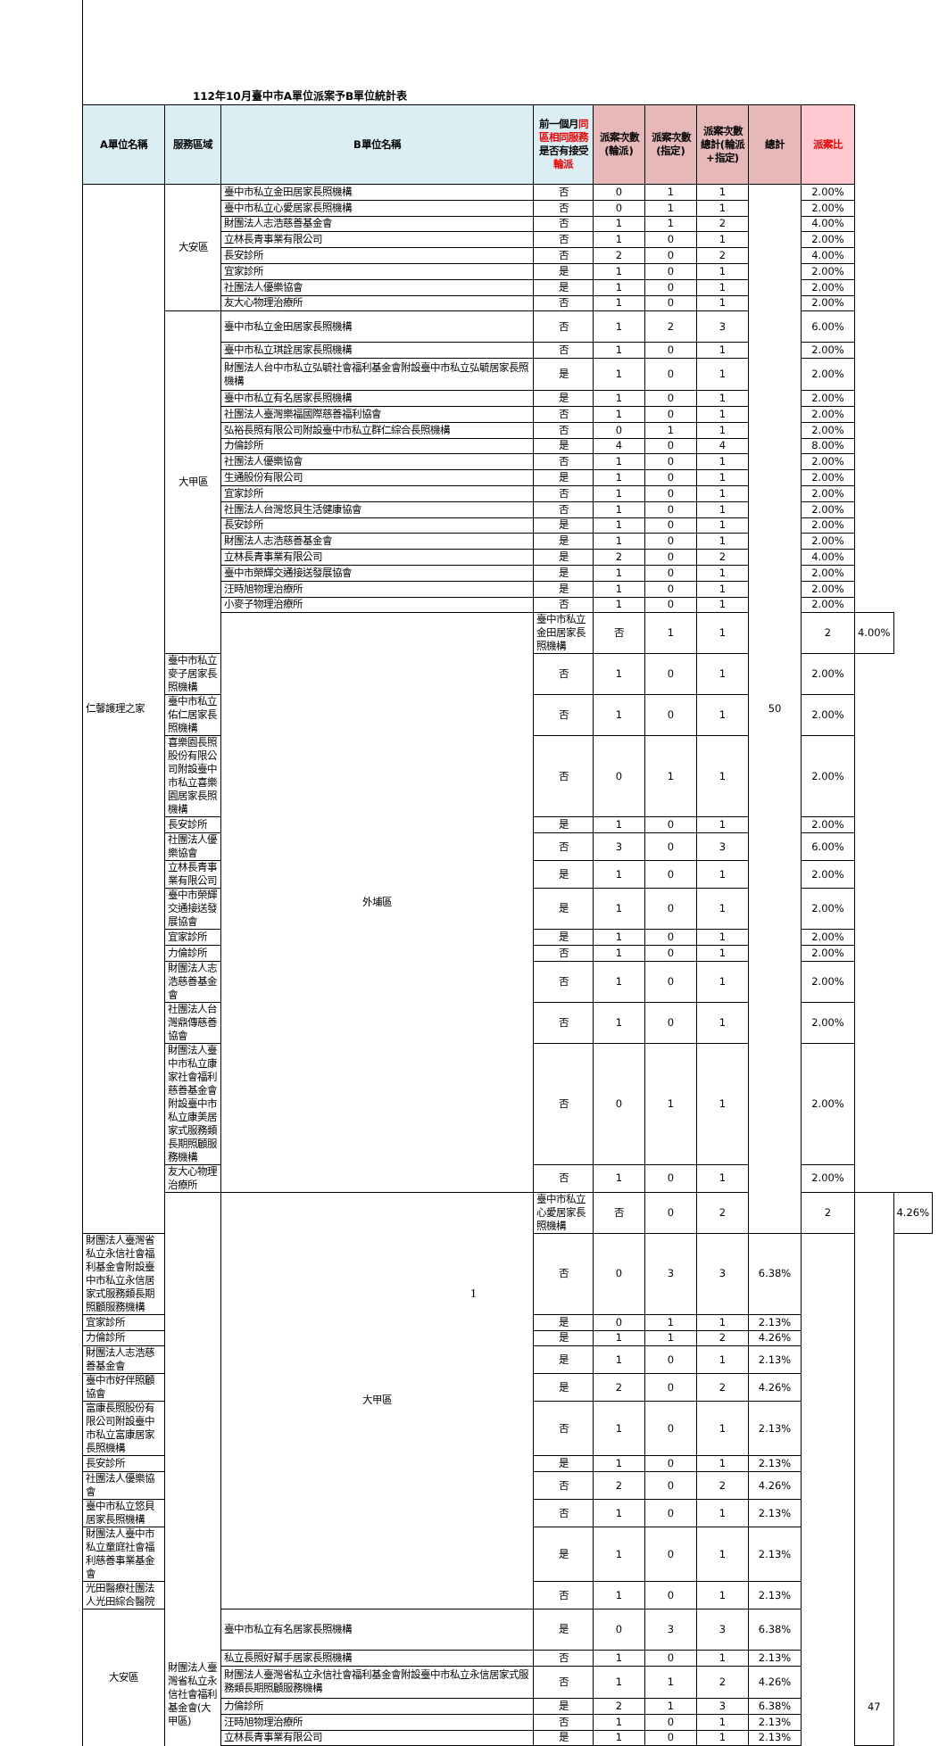112年10月臺中市A單位派案予B單位統計表
| A單位名稱 | 服務區域 | B單位名稱 | 前一個月 同區相同服務 是否有接受 輪派 | 派案次數(輪派) | 派案次數(指定) | 派案次數總計(輪派+指定) | 總計 | 派案比 | | |
| --- | --- | --- | --- | --- | --- | --- | --- | --- | --- | --- |
| 仁馨護理之家 | 大安區 | 臺中市私立金田居家長照機構 | 否 | 0 | 1 | 1 | 50 | 2.00% | | |
| | | 臺中市私立心愛居家長照機構 | 否 | 0 | 1 | 1 | | 2.00% | | |
| | | 財團法人志浩慈善基金會 | 否 | 1 | 1 | 2 | | 4.00% | | |
| | | 立林長青事業有限公司 | 否 | 1 | 0 | 1 | | 2.00% | | |
| | | 長安診所 | 否 | 2 | 0 | 2 | | 4.00% | | |
| | | 宜家診所 | 是 | 1 | 0 | 1 | | 2.00% | | |
| | | 社團法人優樂協會 | 是 | 1 | 0 | 1 | | 2.00% | | |
| | | 友大心物理治療所 | 否 | 1 | 0 | 1 | | 2.00% | | |
| | 大甲區 | 臺中市私立金田居家長照機構 | 否 | 1 | 2 | 3 | | 6.00% | | |
| | | 臺中市私立琪詮居家長照機構 | 否 | 1 | 0 | 1 | | 2.00% | | |
| | | 財團法人台中市私立弘毓社會福利基金會附設臺中市私立弘毓居家長照機構 | 是 | 1 | 0 | 1 | | 2.00% | | |
| | | 臺中市私立有名居家長照機構 | 是 | 1 | 0 | 1 | | 2.00% | | |
| | | 社團法人臺灣樂福國際慈善福利協會 | 否 | 1 | 0 | 1 | | 2.00% | | |
| | | 弘裕長照有限公司附設臺中市私立群仁綜合長照機構 | 否 | 0 | 1 | 1 | | 2.00% | | |
| | | 力倫診所 | 是 | 4 | 0 | 4 | | 8.00% | | |
| | | 社團法人優樂協會 | 否 | 1 | 0 | 1 | | 2.00% | | |
| | | 生通股份有限公司 | 是 | 1 | 0 | 1 | | 2.00% | | |
| | | 宜家診所 | 否 | 1 | 0 | 1 | | 2.00% | | |
| | | 社團法人台灣悠貝生活健康協會 | 否 | 1 | 0 | 1 | | 2.00% | | |
| | | 長安診所 | 是 | 1 | 0 | 1 | | 2.00% | | |
| | | 財團法人志浩慈善基金會 | 是 | 1 | 0 | 1 | | 2.00% | | |
| | | 立林長青事業有限公司 | 是 | 2 | 0 | 2 | | 4.00% | | |
| | | 臺中市榮輝交通接送發展協會 | 是 | 1 | 0 | 1 | | 2.00% | | |
| | | 汪時旭物理治療所 | 是 | 1 | 0 | 1 | | 2.00% | | |
| | | 小麥子物理治療所 | 否 | 1 | 0 | 1 | | 2.00% | | |
| | | 外埔區 | 臺中市私立金田居家長照機構 | 否 | 1 | 1 | | 2 | 4.00% | |
| | 臺中市私立麥子居家長照機構 | | 否 | 1 | 0 | 1 | | 2.00% | | |
| | 臺中市私立佑仁居家長照機構 | | 否 | 1 | 0 | 1 | | 2.00% | | |
| | 喜樂園長照股份有限公司附設臺中市私立喜樂園居家長照機構 | | 否 | 0 | 1 | 1 | | 2.00% | | |
| | 長安診所 | | 是 | 1 | 0 | 1 | | 2.00% | | |
| | 社團法人優樂協會 | | 否 | 3 | 0 | 3 | | 6.00% | | |
| | 立林長青事業有限公司 | | 是 | 1 | 0 | 1 | | 2.00% | | |
| | 臺中市榮輝交通接送發展協會 | | 是 | 1 | 0 | 1 | | 2.00% | | |
| | 宜家診所 | | 是 | 1 | 0 | 1 | | 2.00% | | |
| | 力倫診所 | | 否 | 1 | 0 | 1 | | 2.00% | | |
| | 財團法人志浩慈善基金會 | | 否 | 1 | 0 | 1 | | 2.00% | | |
| | 社團法人台灣鼎傳慈善協會 | | 否 | 1 | 0 | 1 | | 2.00% | | |
| | 財團法人臺中市私立康家社會福利慈善基金會附設臺中市私立康美居家式服務類長期照顧服務機構 | | 否 | 0 | 1 | 1 | | 2.00% | | |
| | 友大心物理治療所 | | 否 | 1 | 0 | 1 | | 2.00% | | |
| | 財團法人臺灣省私立永信社會福利基金會(大甲區) | 大甲區 | 臺中市私立心愛居家長照機構 | 否 | 0 | 2 | | 2 | 47 | 4.26% |
| 財團法人臺灣省私立永信社會福利基金會附設臺中市私立永信居家式服務類長期照顧服務機構 | | | 否 | 0 | 3 | 3 | 6.38% | | | |
| 宜家診所 | | | 是 | 0 | 1 | 1 | 2.13% | | | |
| 力倫診所 | | | 是 | 1 | 1 | 2 | 4.26% | | | |
| 財團法人志浩慈善基金會 | | | 是 | 1 | 0 | 1 | 2.13% | | | |
| 臺中市好伴照顧協會 | | | 是 | 2 | 0 | 2 | 4.26% | | | |
| 富康長照股份有限公司附設臺中市私立富康居家長照機構 | | | 否 | 1 | 0 | 1 | 2.13% | | | |
| 長安診所 | | | 是 | 1 | 0 | 1 | 2.13% | | | |
| 社團法人優樂協會 | | | 否 | 2 | 0 | 2 | 4.26% | | | |
| 臺中市私立悠貝居家長照機構 | | | 否 | 1 | 0 | 1 | 2.13% | | | |
| 財團法人臺中市私立童庭社會福利慈善事業基金會 | | | 是 | 1 | 0 | 1 | 2.13% | | | |
| 光田醫療社團法人光田綜合醫院 | | | 否 | 1 | 0 | 1 | 2.13% | | | |
| 大安區 | | 臺中市私立有名居家長照機構 | 是 | 0 | 3 | 3 | 6.38% | | | |
| | | 私立長照好幫手居家長照機構 | 否 | 1 | 0 | 1 | 2.13% | | | |
| | | 財團法人臺灣省私立永信社會福利基金會附設臺中市私立永信居家式服務類長期照顧服務機構 | 否 | 1 | 1 | 2 | 4.26% | | | |
| | | 力倫診所 | 是 | 2 | 1 | 3 | 6.38% | | | |
| | | 汪時旭物理治療所 | 否 | 1 | 0 | 1 | 2.13% | | | |
| | | 立林長青事業有限公司 | 是 | 1 | 0 | 1 | 2.13% | | | |
1